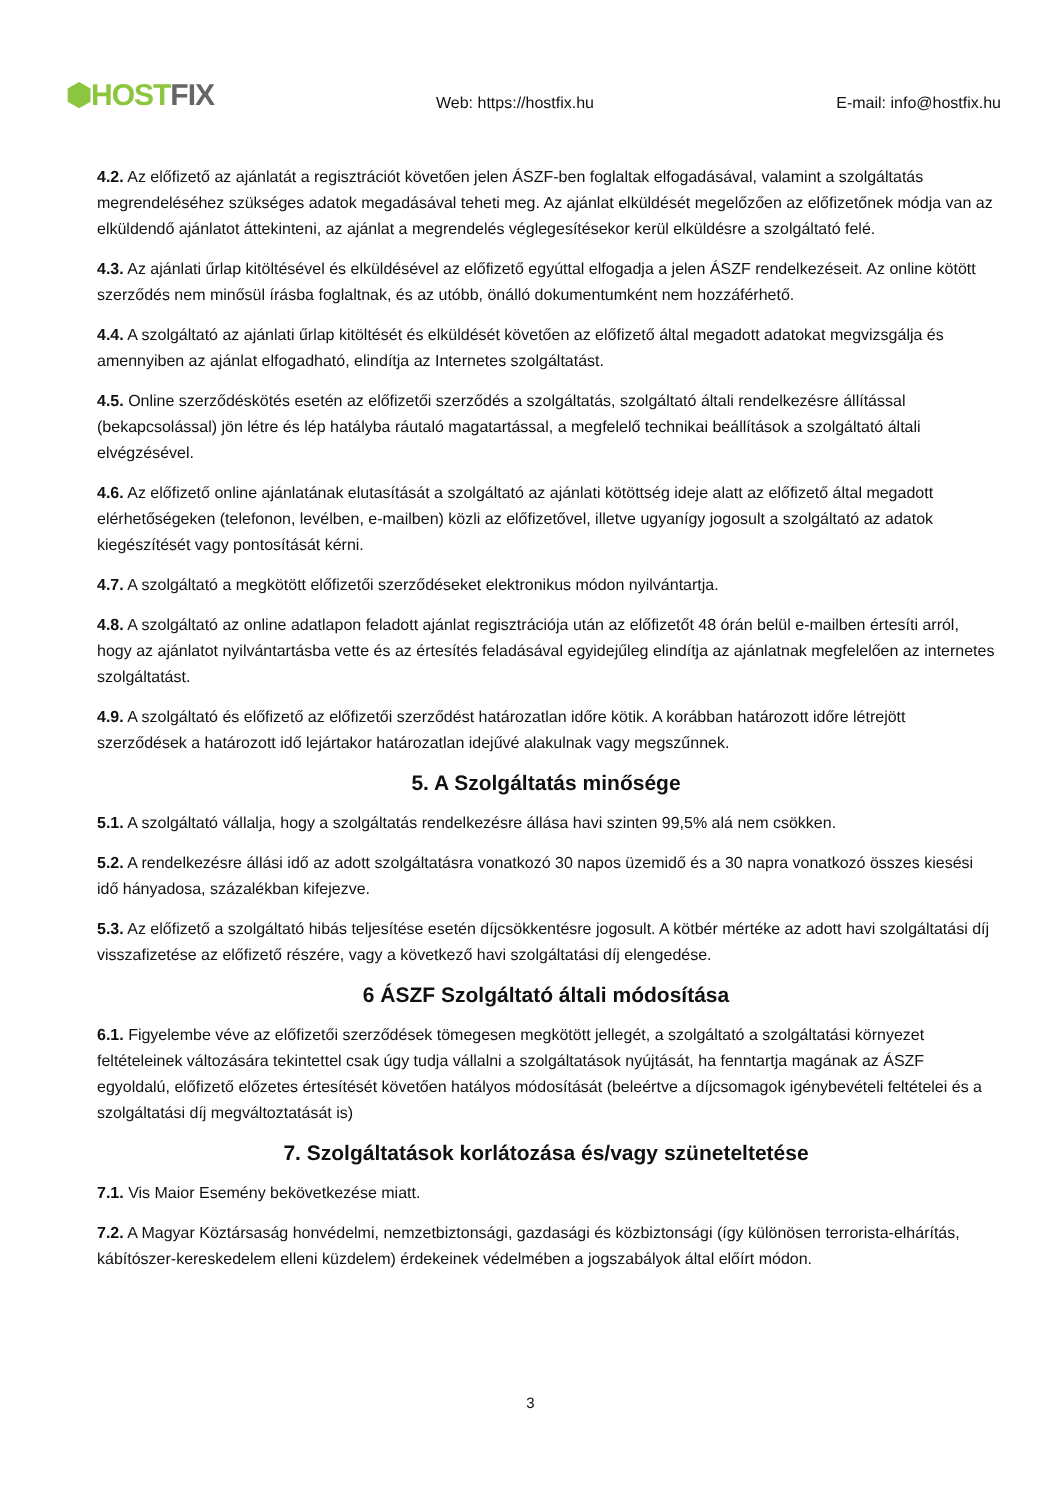⬢HOST FIX
Web: https://hostfix.hu
E-mail: info@hostfix.hu
4.2. Az előfizető az ajánlatát a regisztrációt követően jelen ÁSZF-ben foglaltak elfogadásával, valamint a szolgáltatás megrendeléséhez szükséges adatok megadásával teheti meg. Az ajánlat elküldését megelőzően az előfizetőnek módja van az elküldendő ajánlatot áttekinteni, az ajánlat a megrendelés véglegesítésekor kerül elküldésre a szolgáltató felé.
4.3. Az ajánlati űrlap kitöltésével és elküldésével az előfizető egyúttal elfogadja a jelen ÁSZF rendelkezéseit. Az online kötött szerződés nem minősül írásba foglaltnak, és az utóbb, önálló dokumentumként nem hozzáférhető.
4.4. A szolgáltató az ajánlati űrlap kitöltését és elküldését követően az előfizető által megadott adatokat megvizsgálja és amennyiben az ajánlat elfogadható, elindítja az Internetes szolgáltatást.
4.5. Online szerződéskötés esetén az előfizetői szerződés a szolgáltatás, szolgáltató általi rendelkezésre állítással (bekapcsolással) jön létre és lép hatályba ráutaló magatartással, a megfelelő technikai beállítások a szolgáltató általi elvégzésével.
4.6. Az előfizető online ajánlatának elutasítását a szolgáltató az ajánlati kötöttség ideje alatt az előfizető által megadott elérhetőségeken (telefonon, levélben, e-mailben) közli az előfizetővel, illetve ugyanígy jogosult a szolgáltató az adatok kiegészítését vagy pontosítását kérni.
4.7. A szolgáltató a megkötött előfizetői szerződéseket elektronikus módon nyilvántartja.
4.8. A szolgáltató az online adatlapon feladott ajánlat regisztrációja után az előfizetőt 48 órán belül e-mailben értesíti arról, hogy az ajánlatot nyilvántartásba vette és az értesítés feladásával egyidejűleg elindítja az ajánlatnak megfelelően az internetes szolgáltatást.
4.9. A szolgáltató és előfizető az előfizetői szerződést határozatlan időre kötik. A korábban határozott időre létrejött szerződések a határozott idő lejártakor határozatlan idejűvé alakulnak vagy megszűnnek.
5. A Szolgáltatás minősége
5.1. A szolgáltató vállalja, hogy a szolgáltatás rendelkezésre állása havi szinten 99,5% alá nem csökken.
5.2. A rendelkezésre állási idő az adott szolgáltatásra vonatkozó 30 napos üzemidő és a 30 napra vonatkozó összes kiesési idő hányadosa, százalékban kifejezve.
5.3. Az előfizető a szolgáltató hibás teljesítése esetén díjcsökkentésre jogosult. A kötbér mértéke az adott havi szolgáltatási díj visszafizetése az előfizető részére, vagy a következő havi szolgáltatási díj elengedése.
6 ÁSZF Szolgáltató általi módosítása
6.1. Figyelembe véve az előfizetői szerződések tömegesen megkötött jellegét, a szolgáltató a szolgáltatási környezet feltételeinek változására tekintettel csak úgy tudja vállalni a szolgáltatások nyújtását, ha fenntartja magának az ÁSZF egyoldalú, előfizető előzetes értesítését követően hatályos módosítását (beleértve a díjcsomagok igénybevételi feltételei és a szolgáltatási díj megváltoztatását is)
7. Szolgáltatások korlátozása és/vagy szüneteltetése
7.1. Vis Maior Esemény bekövetkezése miatt.
7.2. A Magyar Köztársaság honvédelmi, nemzetbiztonsági, gazdasági és közbiztonsági (így különösen terrorista-elhárítás, kábítószer-kereskedelem elleni küzdelem) érdekeinek védelmében a jogszabályok által előírt módon.
3